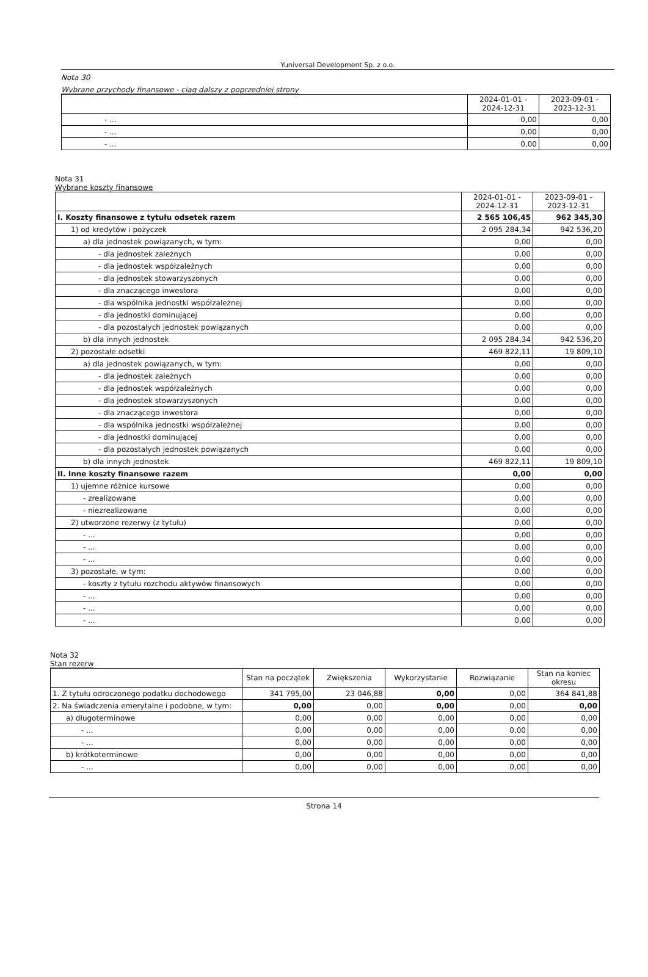Yuniversal Development Sp. z o.o.
Nota 30
Wybrane przychody finansowe - ciąg dalszy z poprzedniej strony
| | 2024-01-01 - 2024-12-31 | 2023-09-01 - 2023-12-31 |
| --- | --- | --- |
| - ... | 0,00 | 0,00 |
| - ... | 0,00 | 0,00 |
| - ... | 0,00 | 0,00 |
Nota 31
Wybrane koszty finansowe
| | 2024-01-01 - 2024-12-31 | 2023-09-01 - 2023-12-31 |
| --- | --- | --- |
| I. Koszty finansowe z tytułu odsetek razem | 2 565 106,45 | 962 345,30 |
| 1) od kredytów i pożyczek | 2 095 284,34 | 942 536,20 |
| a) dla jednostek powiązanych, w tym: | 0,00 | 0,00 |
| - dla jednostek zależnych | 0,00 | 0,00 |
| - dla jednostek współzależnych | 0,00 | 0,00 |
| - dla jednostek stowarzyszonych | 0,00 | 0,00 |
| - dla znaczącego inwestora | 0,00 | 0,00 |
| - dla wspólnika jednostki współzależnej | 0,00 | 0,00 |
| - dla jednostki dominującej | 0,00 | 0,00 |
| - dla pozostałych jednostek powiązanych | 0,00 | 0,00 |
| b) dla innych jednostek | 2 095 284,34 | 942 536,20 |
| 2) pozostałe odsetki | 469 822,11 | 19 809,10 |
| a) dla jednostek powiązanych, w tym: | 0,00 | 0,00 |
| - dla jednostek zależnych | 0,00 | 0,00 |
| - dla jednostek współzależnych | 0,00 | 0,00 |
| - dla jednostek stowarzyszonych | 0,00 | 0,00 |
| - dla znaczącego inwestora | 0,00 | 0,00 |
| - dla wspólnika jednostki współzależnej | 0,00 | 0,00 |
| - dla jednostki dominującej | 0,00 | 0,00 |
| - dla pozostałych jednostek powiązanych | 0,00 | 0,00 |
| b) dla innych jednostek | 469 822,11 | 19 809,10 |
| II. Inne koszty finansowe razem | 0,00 | 0,00 |
| 1) ujemne różnice kursowe | 0,00 | 0,00 |
| - zrealizowane | 0,00 | 0,00 |
| - niezrealizowane | 0,00 | 0,00 |
| 2) utworzone rezerwy (z tytułu) | 0,00 | 0,00 |
| - ... | 0,00 | 0,00 |
| - ... | 0,00 | 0,00 |
| - ... | 0,00 | 0,00 |
| 3) pozostałe, w tym: | 0,00 | 0,00 |
| - koszty z tytułu rozchodu aktywów finansowych | 0,00 | 0,00 |
| - ... | 0,00 | 0,00 |
| - ... | 0,00 | 0,00 |
| - ... | 0,00 | 0,00 |
Nota 32
Stan rezerw
| | Stan na początek | Zwiększenia | Wykorzystanie | Rozwiązanie | Stan na koniec okresu |
| --- | --- | --- | --- | --- | --- |
| 1. Z tytułu odroczonego podatku dochodowego | 341 795,00 | 23 046,88 | 0,00 | 0,00 | 364 841,88 |
| 2. Na świadczenia emerytalne i podobne, w tym: | 0,00 | 0,00 | 0,00 | 0,00 | 0,00 |
| a) długoterminowe | 0,00 | 0,00 | 0,00 | 0,00 | 0,00 |
| - ... | 0,00 | 0,00 | 0,00 | 0,00 | 0,00 |
| - ... | 0,00 | 0,00 | 0,00 | 0,00 | 0,00 |
| b) krótkoterminowe | 0,00 | 0,00 | 0,00 | 0,00 | 0,00 |
| - ... | 0,00 | 0,00 | 0,00 | 0,00 | 0,00 |
Strona 14